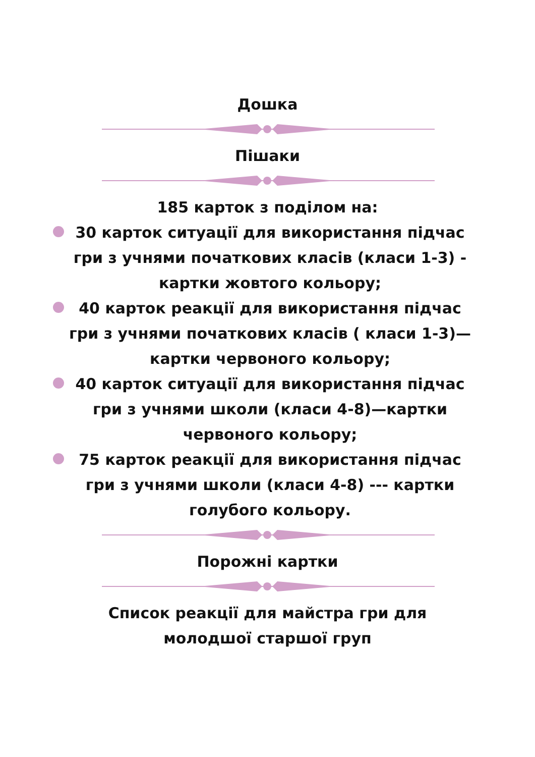Дошка
Пішаки
185 карток з поділом на:
30 карток ситуації для використання підчас гри з учнями початкових класів (класи 1-3) - картки жовтого кольору;
40 карток реакції для використання підчас гри з учнями початкових класів ( класи 1-3)—картки червоного кольору;
40 карток ситуації для використання підчас гри з учнями школи (класи 4-8)—картки червоного кольору;
75 карток реакції для використання підчас гри з учнями школи (класи 4-8) --- картки голубого кольору.
Порожні картки
Список реакції для майстра гри для молодшої старшої груп